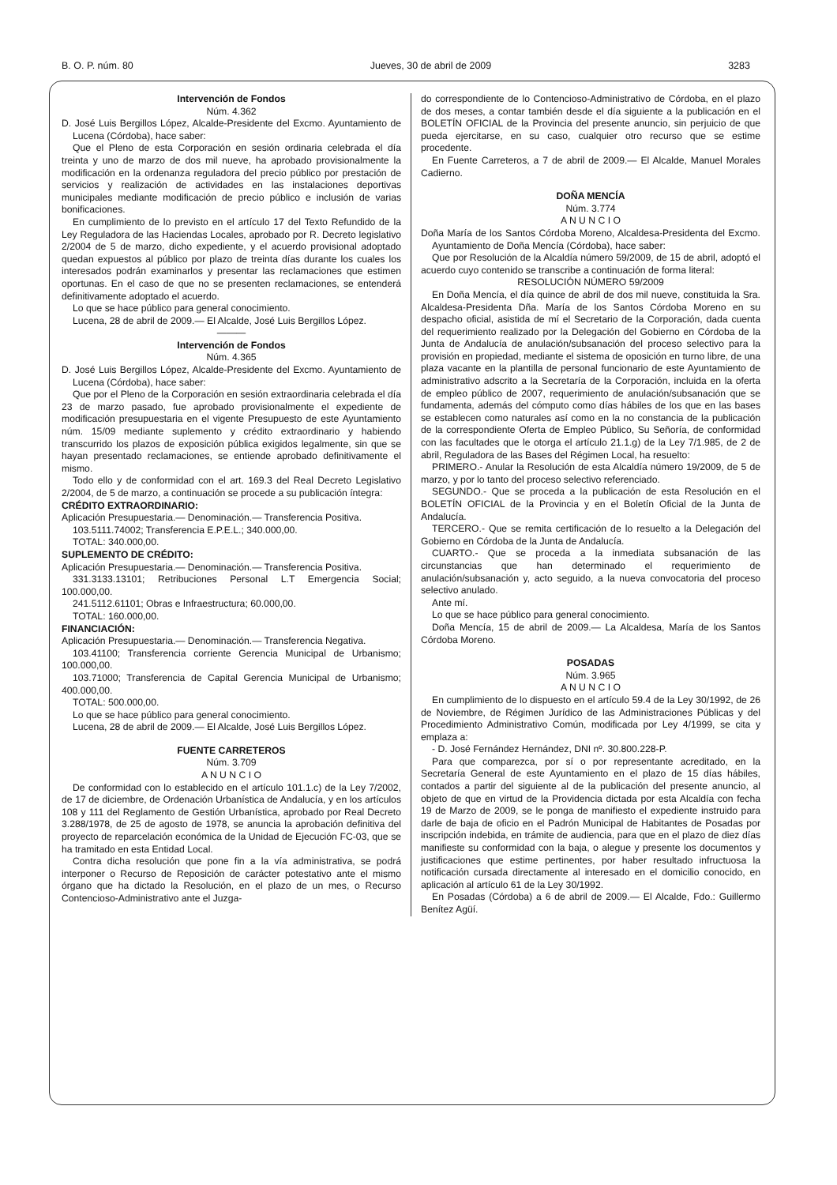B. O. P. núm. 80 Jueves, 30 de abril de 2009 3283
Intervención de Fondos
Núm. 4.362
D. José Luis Bergillos López, Alcalde-Presidente del Excmo. Ayuntamiento de Lucena (Córdoba), hace saber:
Que el Pleno de esta Corporación en sesión ordinaria celebrada el día treinta y uno de marzo de dos mil nueve, ha aprobado provisionalmente la modificación en la ordenanza reguladora del precio público por prestación de servicios y realización de actividades en las instalaciones deportivas municipales mediante modificación de precio público e inclusión de varias bonificaciones.
En cumplimiento de lo previsto en el artículo 17 del Texto Refundido de la Ley Reguladora de las Haciendas Locales, aprobado por R. Decreto legislativo 2/2004 de 5 de marzo, dicho expediente, y el acuerdo provisional adoptado quedan expuestos al público por plazo de treinta días durante los cuales los interesados podrán examinarlos y presentar las reclamaciones que estimen oportunas. En el caso de que no se presenten reclamaciones, se entenderá definitivamente adoptado el acuerdo.
Lo que se hace público para general conocimiento.
Lucena, 28 de abril de 2009.— El Alcalde, José Luis Bergillos López.
———
Intervención de Fondos
Núm. 4.365
D. José Luis Bergillos López, Alcalde-Presidente del Excmo. Ayuntamiento de Lucena (Córdoba), hace saber:
Que por el Pleno de la Corporación en sesión extraordinaria celebrada el día 23 de marzo pasado, fue aprobado provisionalmente el expediente de modificación presupuestaria en el vigente Presupuesto de este Ayuntamiento núm. 15/09 mediante suplemento y crédito extraordinario y habiendo transcurrido los plazos de exposición pública exigidos legalmente, sin que se hayan presentado reclamaciones, se entiende aprobado definitivamente el mismo.
Todo ello y de conformidad con el art. 169.3 del Real Decreto Legislativo 2/2004, de 5 de marzo, a continuación se procede a su publicación íntegra:
CRÉDITO EXTRAORDINARIO:
Aplicación Presupuestaria.— Denominación.— Transferencia Positiva.
103.5111.74002; Transferencia E.P.E.L.; 340.000,00.
TOTAL: 340.000,00.
SUPLEMENTO DE CRÉDITO:
Aplicación Presupuestaria.— Denominación.— Transferencia Positiva.
331.3133.13101; Retribuciones Personal L.T Emergencia Social; 100.000,00.
241.5112.61101; Obras e Infraestructura; 60.000,00.
TOTAL: 160.000,00.
FINANCIACIÓN:
Aplicación Presupuestaria.— Denominación.— Transferencia Negativa.
103.41100; Transferencia corriente Gerencia Municipal de Urbanismo; 100.000,00.
103.71000; Transferencia de Capital Gerencia Municipal de Urbanismo; 400.000,00.
TOTAL: 500.000,00.
Lo que se hace público para general conocimiento.
Lucena, 28 de abril de 2009.— El Alcalde, José Luis Bergillos López.
FUENTE CARRETEROS
Núm. 3.709
A N U N C I O
De conformidad con lo establecido en el artículo 101.1.c) de la Ley 7/2002, de 17 de diciembre, de Ordenación Urbanística de Andalucía, y en los artículos 108 y 111 del Reglamento de Gestión Urbanística, aprobado por Real Decreto 3.288/1978, de 25 de agosto de 1978, se anuncia la aprobación definitiva del proyecto de reparcelación económica de la Unidad de Ejecución FC-03, que se ha tramitado en esta Entidad Local.
Contra dicha resolución que pone fin a la vía administrativa, se podrá interponer o Recurso de Reposición de carácter potestativo ante el mismo órgano que ha dictado la Resolución, en el plazo de un mes, o Recurso Contencioso-Administrativo ante el Juzga-
do correspondiente de lo Contencioso-Administrativo de Córdoba, en el plazo de dos meses, a contar también desde el día siguiente a la publicación en el BOLETÍN OFICIAL de la Provincia del presente anuncio, sin perjuicio de que pueda ejercitarse, en su caso, cualquier otro recurso que se estime procedente.
En Fuente Carreteros, a 7 de abril de 2009.— El Alcalde, Manuel Morales Cadierno.
DOÑA MENCÍA
Núm. 3.774
A N U N C I O
Doña María de los Santos Córdoba Moreno, Alcaldesa-Presidenta del Excmo. Ayuntamiento de Doña Mencía (Córdoba), hace saber:
Que por Resolución de la Alcaldía número 59/2009, de 15 de abril, adoptó el acuerdo cuyo contenido se transcribe a continuación de forma literal:
RESOLUCIÓN NÚMERO 59/2009
En Doña Mencía, el día quince de abril de dos mil nueve, constituida la Sra. Alcaldesa-Presidenta Dña. María de los Santos Córdoba Moreno en su despacho oficial, asistida de mí el Secretario de la Corporación, dada cuenta del requerimiento realizado por la Delegación del Gobierno en Córdoba de la Junta de Andalucía de anulación/subsanación del proceso selectivo para la provisión en propiedad, mediante el sistema de oposición en turno libre, de una plaza vacante en la plantilla de personal funcionario de este Ayuntamiento de administrativo adscrito a la Secretaría de la Corporación, incluida en la oferta de empleo público de 2007, requerimiento de anulación/subsanación que se fundamenta, además del cómputo como días hábiles de los que en las bases se establecen como naturales así como en la no constancia de la publicación de la correspondiente Oferta de Empleo Público, Su Señoría, de conformidad con las facultades que le otorga el artículo 21.1.g) de la Ley 7/1.985, de 2 de abril, Reguladora de las Bases del Régimen Local, ha resuelto:
PRIMERO.- Anular la Resolución de esta Alcaldía número 19/2009, de 5 de marzo, y por lo tanto del proceso selectivo referenciado.
SEGUNDO.- Que se proceda a la publicación de esta Resolución en el BOLETÍN OFICIAL de la Provincia y en el Boletín Oficial de la Junta de Andalucía.
TERCERO.- Que se remita certificación de lo resuelto a la Delegación del Gobierno en Córdoba de la Junta de Andalucía.
CUARTO.- Que se proceda a la inmediata subsanación de las circunstancias que han determinado el requerimiento de anulación/subsanación y, acto seguido, a la nueva convocatoria del proceso selectivo anulado.
Ante mí.
Lo que se hace público para general conocimiento.
Doña Mencía, 15 de abril de 2009.— La Alcaldesa, María de los Santos Córdoba Moreno.
POSADAS
Núm. 3.965
A N U N C I O
En cumplimiento de lo dispuesto en el artículo 59.4 de la Ley 30/1992, de 26 de Noviembre, de Régimen Jurídico de las Administraciones Públicas y del Procedimiento Administrativo Común, modificada por Ley 4/1999, se cita y emplaza a:
- D. José Fernández Hernández, DNI nº. 30.800.228-P.
Para que comparezca, por sí o por representante acreditado, en la Secretaría General de este Ayuntamiento en el plazo de 15 días hábiles, contados a partir del siguiente al de la publicación del presente anuncio, al objeto de que en virtud de la Providencia dictada por esta Alcaldía con fecha 19 de Marzo de 2009, se le ponga de manifiesto el expediente instruido para darle de baja de oficio en el Padrón Municipal de Habitantes de Posadas por inscripción indebida, en trámite de audiencia, para que en el plazo de diez días manifieste su conformidad con la baja, o alegue y presente los documentos y justificaciones que estime pertinentes, por haber resultado infructuosa la notificación cursada directamente al interesado en el domicilio conocido, en aplicación al artículo 61 de la Ley 30/1992.
En Posadas (Córdoba) a 6 de abril de 2009.— El Alcalde, Fdo.: Guillermo Benítez Agüí.